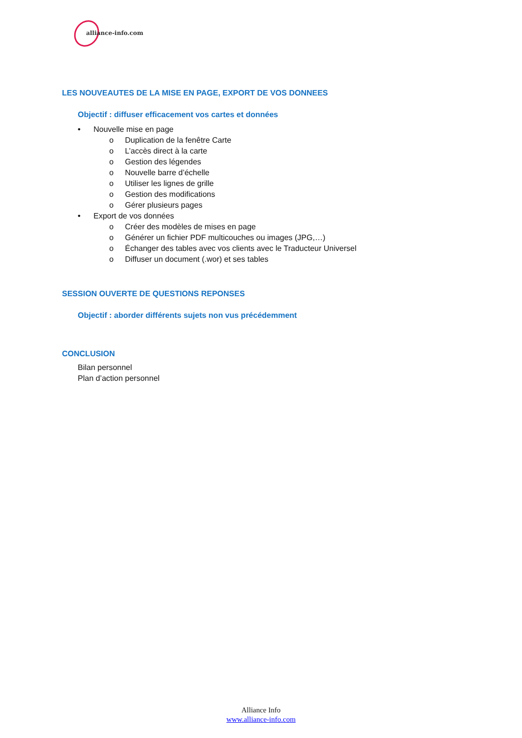alliance-info.com
LES NOUVEAUTES DE LA MISE EN PAGE, EXPORT DE VOS DONNEES
Objectif : diffuser efficacement vos cartes et données
• Nouvelle mise en page
o Duplication de la fenêtre Carte
o L’accès direct à la carte
o Gestion des légendes
o Nouvelle barre d’échelle
o Utiliser les lignes de grille
o Gestion des modifications
o Gérer plusieurs pages
• Export de vos données
o Créer des modèles de mises en page
o Générer un fichier PDF multicouches ou images (JPG,…)
o Échanger des tables avec vos clients avec le Traducteur Universel
o Diffuser un document (.wor) et ses tables
SESSION OUVERTE DE QUESTIONS REPONSES
Objectif : aborder différents sujets non vus précédemment
CONCLUSION
Bilan personnel
Plan d’action personnel
Alliance Info
www.alliance-info.com